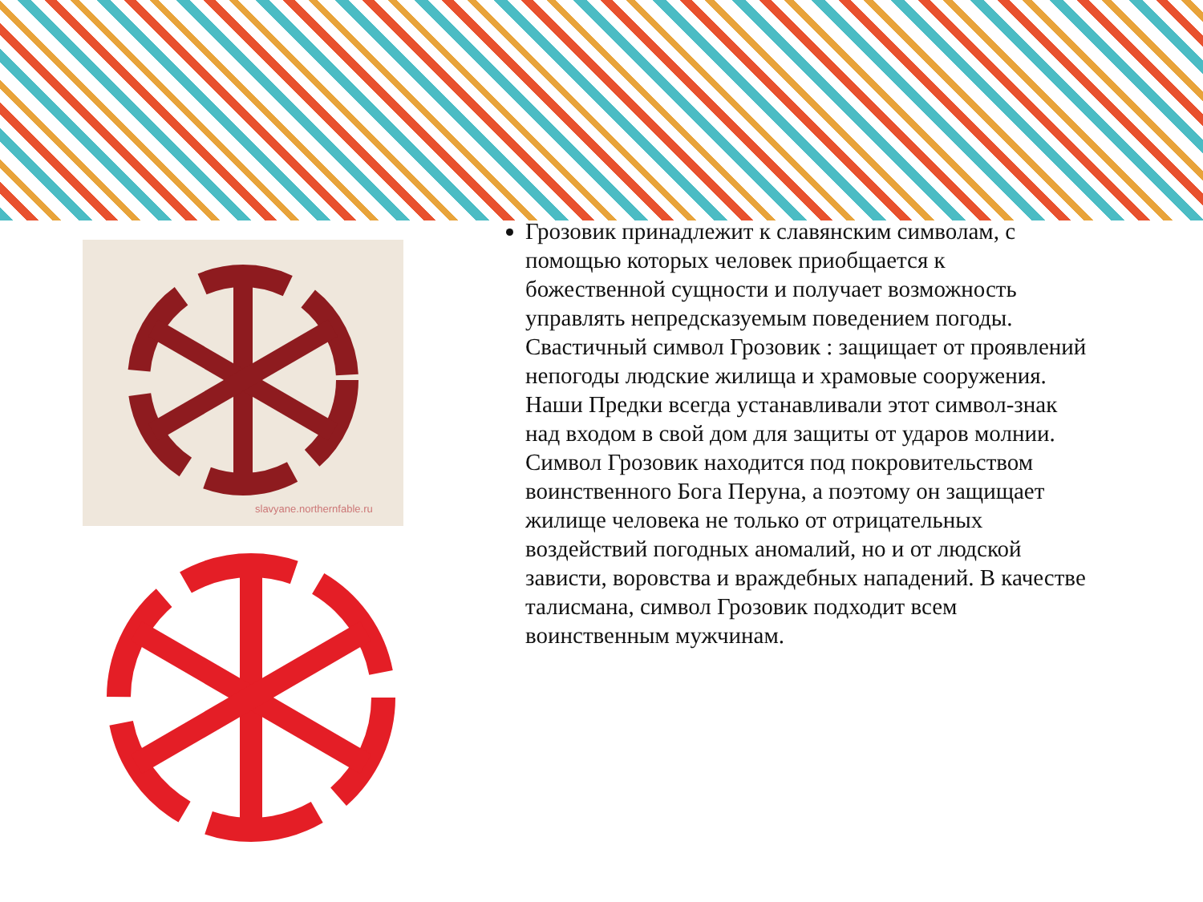slavyane.northernfable.ru
Грозовик принадлежит к славянским символам, с помощью которых человек приобщается к божественной сущности и получает возможность управлять непредсказуемым поведением погоды. Свастичный символ Грозовик : защищает от проявлений непогоды людские жилища и храмовые сооружения. Наши Предки всегда устанавливали этот символ-знак над входом в свой дом для защиты от ударов молнии. Символ Грозовик находится под покровительством воинственного Бога Перуна, а поэтому он защищает жилище человека не только от отрицательных воздействий погодных аномалий, но и от людской зависти, воровства и враждебных нападений. В качестве талисмана, символ Грозовик подходит всем воинственным мужчинам.